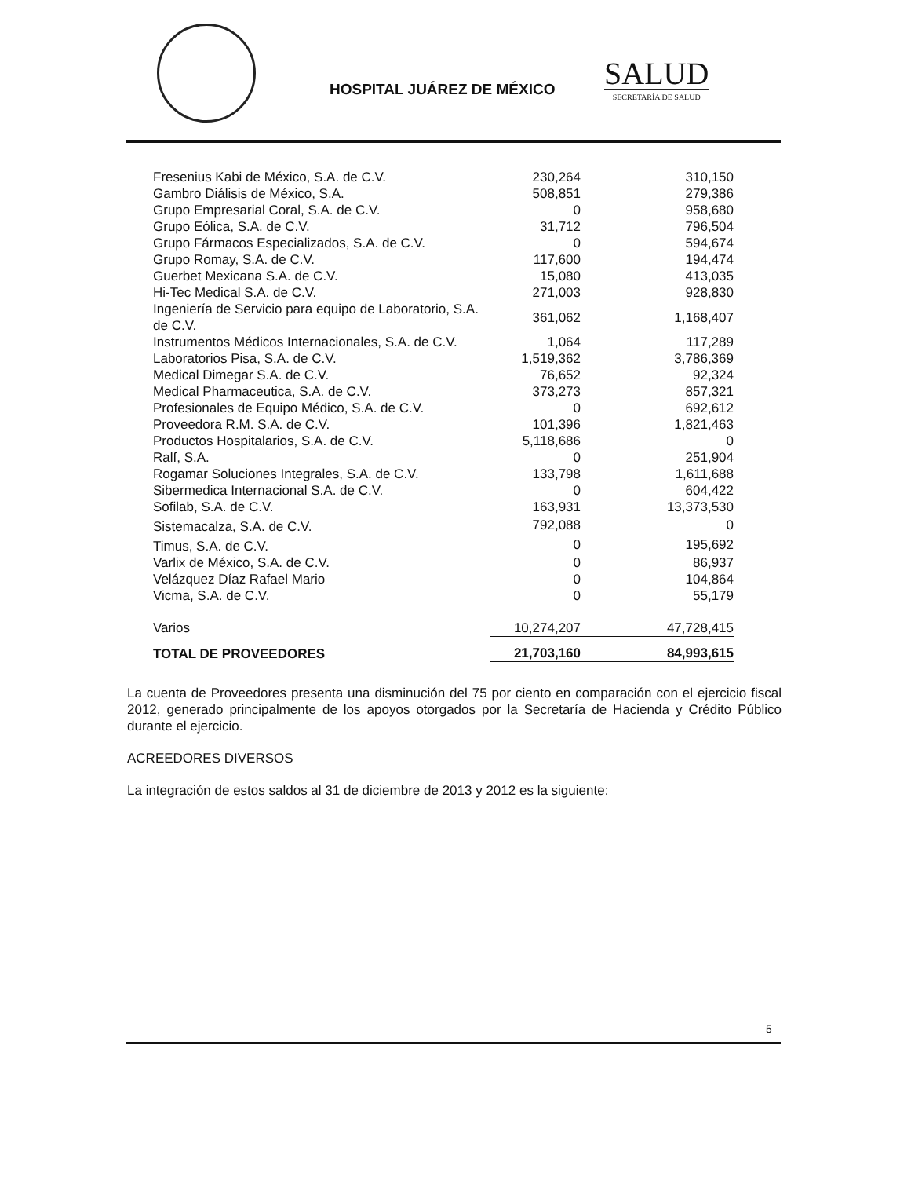HOSPITAL JUÁREZ DE MÉXICO SALUD
SECRETARÍA DE SALUD
| Fresenius Kabi de México, S.A. de C.V. | 230,264 | 310,150 |
| Gambro Diálisis de México, S.A. | 508,851 | 279,386 |
| Grupo Empresarial Coral, S.A. de C.V. | 0 | 958,680 |
| Grupo Eólica, S.A. de C.V. | 31,712 | 796,504 |
| Grupo Fármacos Especializados, S.A. de C.V. | 0 | 594,674 |
| Grupo Romay, S.A. de C.V. | 117,600 | 194,474 |
| Guerbet Mexicana S.A. de C.V. | 15,080 | 413,035 |
| Hi-Tec Medical S.A. de C.V. | 271,003 | 928,830 |
| Ingeniería de Servicio para equipo de Laboratorio, S.A. de C.V. | 361,062 | 1,168,407 |
| Instrumentos Médicos Internacionales, S.A. de C.V. | 1,064 | 117,289 |
| Laboratorios Pisa, S.A. de C.V. | 1,519,362 | 3,786,369 |
| Medical Dimegar S.A. de C.V. | 76,652 | 92,324 |
| Medical Pharmaceutica, S.A. de C.V. | 373,273 | 857,321 |
| Profesionales de Equipo Médico, S.A. de C.V. | 0 | 692,612 |
| Proveedora R.M. S.A. de C.V. | 101,396 | 1,821,463 |
| Productos Hospitalarios, S.A. de C.V. | 5,118,686 | 0 |
| Ralf, S.A. | 0 | 251,904 |
| Rogamar Soluciones Integrales, S.A. de C.V. | 133,798 | 1,611,688 |
| Sibermedica Internacional S.A. de C.V. | 0 | 604,422 |
| Sofilab, S.A. de C.V. | 163,931 | 13,373,530 |
| Sistemacalza, S.A. de C.V. | 792,088 | 0 |
| Timus, S.A. de C.V. | 0 | 195,692 |
| Varlix de México, S.A. de C.V. | 0 | 86,937 |
| Velázquez Díaz Rafael Mario | 0 | 104,864 |
| Vicma, S.A. de C.V. | 0 | 55,179 |
| Varios | 10,274,207 | 47,728,415 |
| TOTAL DE PROVEEDORES | 21,703,160 | 84,993,615 |
La cuenta de Proveedores presenta una disminución del 75 por ciento en comparación con el ejercicio fiscal 2012, generado principalmente de los apoyos otorgados por la Secretaría de Hacienda y Crédito Público durante el ejercicio.
ACREEDORES DIVERSOS
La integración de estos saldos al 31 de diciembre de 2013 y 2012 es la siguiente:
5